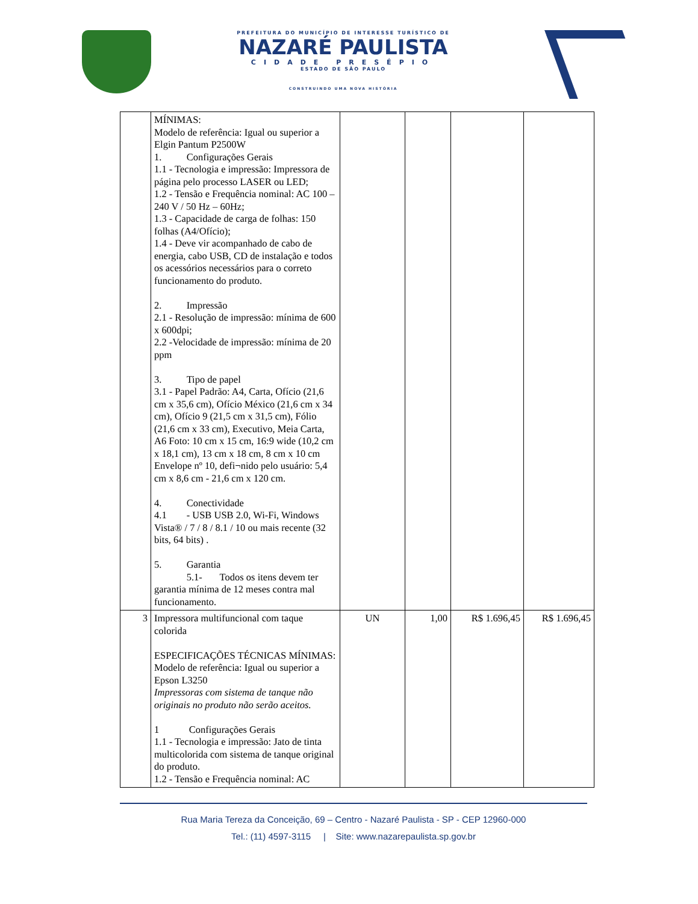PREFEITURA DO MUNICÍPIO DE INTERESSE TURÍSTICO DE
NAZARÉ PAULISTA
CIDADE PRESÉPIO
ESTADO DE SÃO PAULO
CONSTRUINDO UMA NOVA HISTÓRIA
| | MÍNIMAS: Modelo de referência: Igual ou superior a Elgin Pantum P2500W 1. Configurações Gerais 1.1 - Tecnologia e impressão: Impressora de página pelo processo LASER ou LED; 1.2 - Tensão e Frequência nominal: AC 100 – 240 V / 50 Hz – 60Hz; 1.3 - Capacidade de carga de folhas: 150 folhas (A4/Ofício); 1.4 - Deve vir acompanhado de cabo de energia, cabo USB, CD de instalação e todos os acessórios necessários para o correto funcionamento do produto. 2. Impressão 2.1 - Resolução de impressão: mínima de 600 x 600dpi; 2.2 -Velocidade de impressão: mínima de 20 ppm 3. Tipo de papel 3.1 - Papel Padrão: A4, Carta, Ofício (21,6 cm x 35,6 cm), Ofício México (21,6 cm x 34 cm), Ofício 9 (21,5 cm x 31,5 cm), Fólio (21,6 cm x 33 cm), Executivo, Meia Carta, A6 Foto: 10 cm x 15 cm, 16:9 wide (10,2 cm x 18,1 cm), 13 cm x 18 cm, 8 cm x 10 cm Envelope nº 10, defi¬nido pelo usuário: 5,4 cm x 8,6 cm - 21,6 cm x 120 cm. 4. Conectividade 4.1 - USB USB 2.0, Wi-Fi, Windows Vista® / 7 / 8 / 8.1 / 10 ou mais recente (32 bits, 64 bits) . 5. Garantia 5.1- Todos os itens devem ter garantia mínima de 12 meses contra mal funcionamento. | | | | |
| 3 | Impressora multifuncional com taque colorida ESPECIFICAÇÕES TÉCNICAS MÍNIMAS: Modelo de referência: Igual ou superior a Epson L3250 Impressoras com sistema de tanque não originais no produto não serão aceitos. 1 Configurações Gerais 1.1 - Tecnologia e impressão: Jato de tinta multicolorida com sistema de tanque original do produto. 1.2 - Tensão e Frequência nominal: AC | UN | 1,00 | R$ 1.696,45 | R$ 1.696,45 |
Rua Maria Tereza da Conceição, 69 – Centro - Nazaré Paulista - SP - CEP 12960-000
Tel.: (11) 4597-3115 | Site: www.nazarepaulista.sp.gov.br